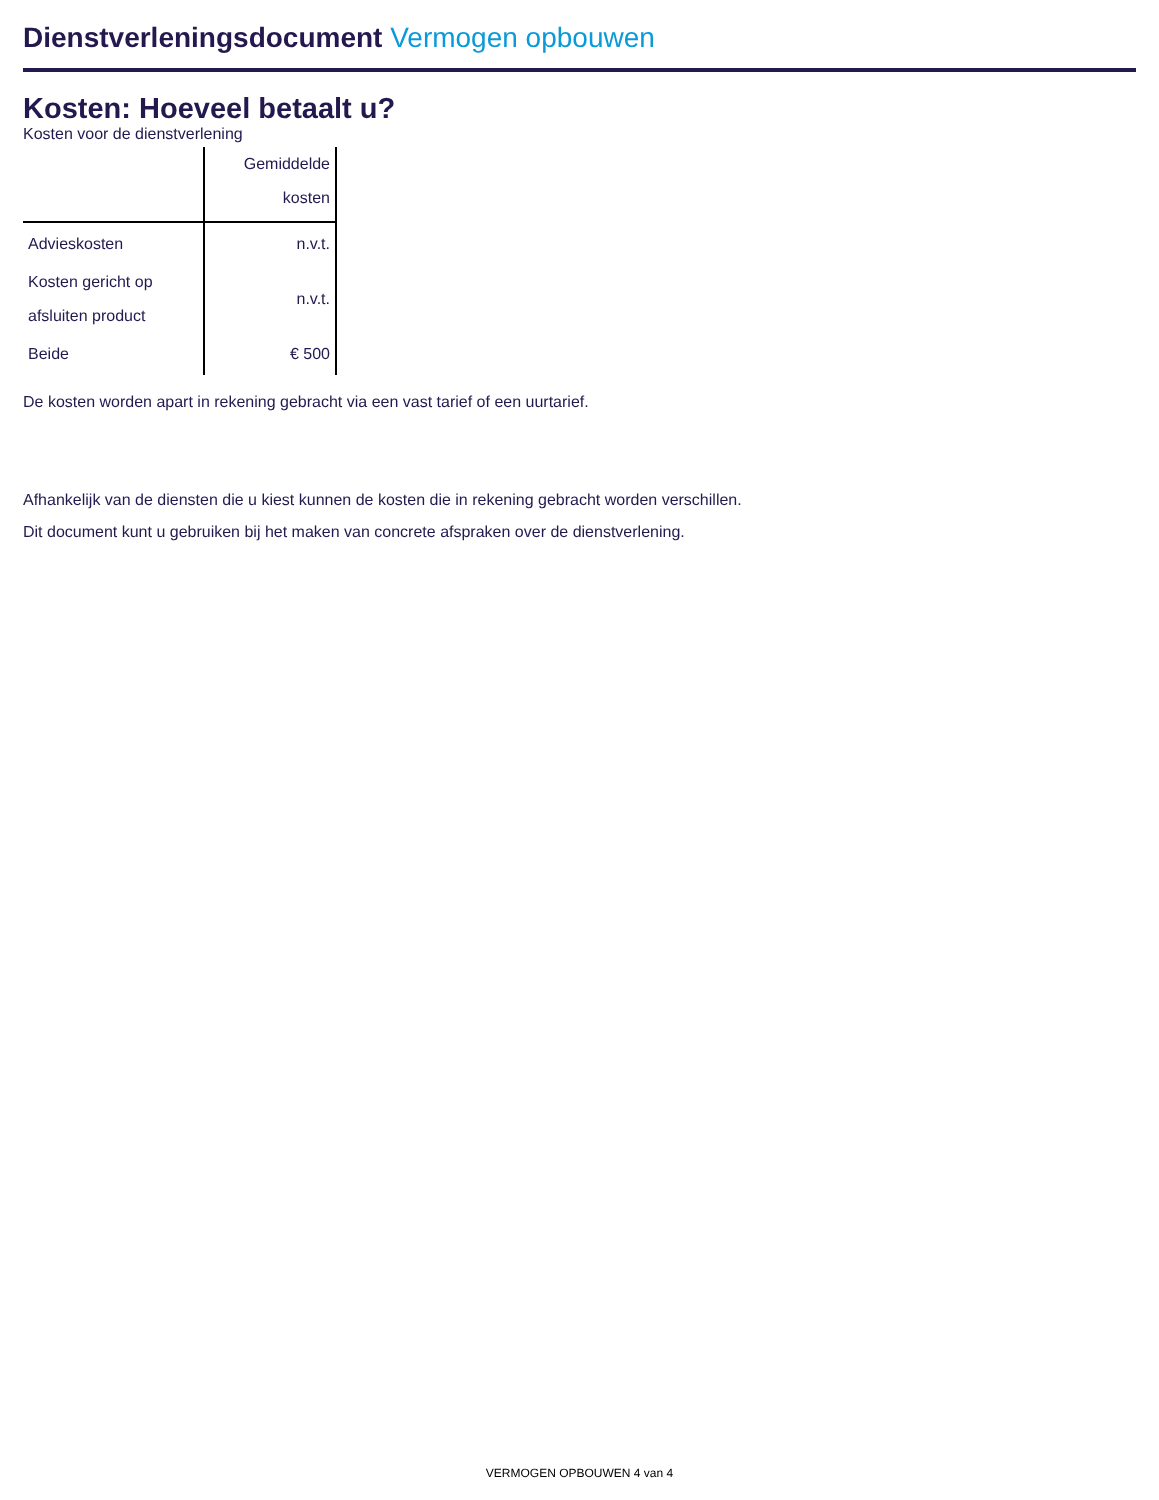Dienstverleningsdocument Vermogen opbouwen
Kosten: Hoeveel betaalt u?
Kosten voor de dienstverlening
| | Gemiddelde kosten |
| --- | --- |
| Advieskosten | n.v.t. |
| Kosten gericht op afsluiten product | n.v.t. |
| Beide | € 500 |
De kosten worden apart in rekening gebracht via een vast tarief of een uurtarief.
Afhankelijk van de diensten die u kiest kunnen de kosten die in rekening gebracht worden verschillen.
Dit document kunt u gebruiken bij het maken van concrete afspraken over de dienstverlening.
VERMOGEN OPBOUWEN 4 van 4